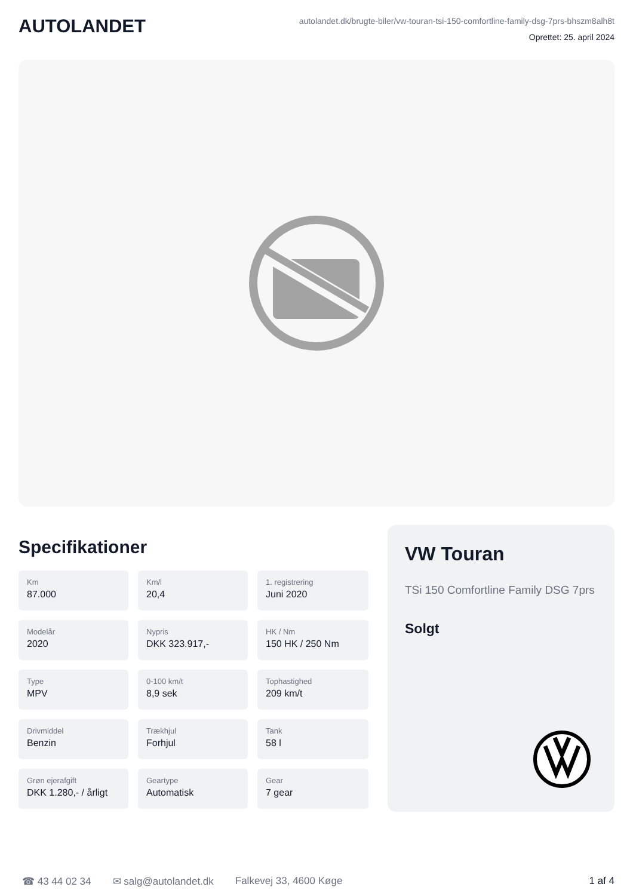AUTOLANDET
autolandet.dk/brugte-biler/vw-touran-tsi-150-comfortline-family-dsg-7prs-bhszm8alh8t
Oprettet: 25. april 2024
Specifikationer
Km
87.000
Km/l
20,4
1. registrering
Juni 2020
Modelår
2020
Nypris
DKK 323.917,-
HK / Nm
150 HK / 250 Nm
Type
MPV
0-100 km/t
8,9 sek
Tophastighed
209 km/t
Drivmiddel
Benzin
Trækhjul
Forhjul
Tank
58 l
Grøn ejerafgift
DKK 1.280,- / årligt
Geartype
Automatisk
Gear
7 gear
VW Touran
TSi 150 Comfortline Family DSG 7prs
Solgt
☎ 43 44 02 34 ✉ salg@autolandet.dk Falkevej 33, 4600 Køge 1 af 4